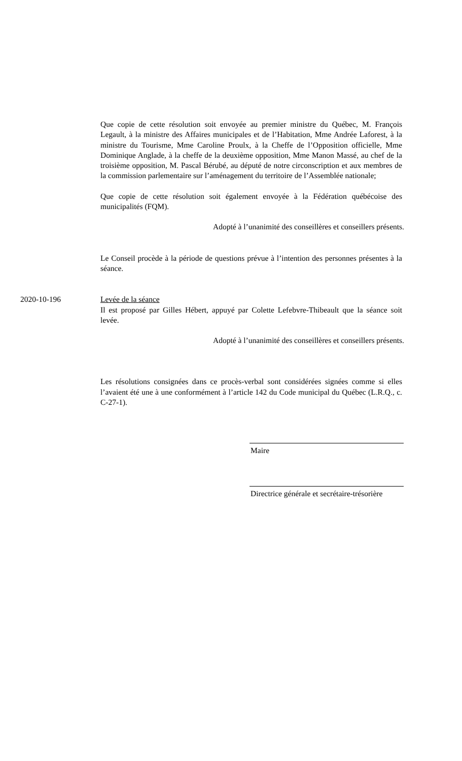Que copie de cette résolution soit envoyée au premier ministre du Québec, M. François Legault, à la ministre des Affaires municipales et de l’Habitation, Mme Andrée Laforest, à la ministre du Tourisme, Mme Caroline Proulx, à la Cheffe de l’Opposition officielle, Mme Dominique Anglade, à la cheffe de la deuxième opposition, Mme Manon Massé, au chef de la troisième opposition, M. Pascal Bérubé, au député de notre circonscription et aux membres de la commission parlementaire sur l’aménagement du territoire de l’Assemblée nationale;
Que copie de cette résolution soit également envoyée à la Fédération québécoise des municipalités (FQM).
Adopté à l’unanimité des conseillères et conseillers présents.
Le Conseil procède à la période de questions prévue à l’intention des personnes présentes à la séance.
2020-10-196 Levée de la séance
Il est proposé par Gilles Hébert, appuyé par Colette Lefebvre-Thibeault que la séance soit levée.
Adopté à l’unanimité des conseillères et conseillers présents.
Les résolutions consignées dans ce procès-verbal sont considérées signées comme si elles l’avaient été une à une conformément à l’article 142 du Code municipal du Québec (L.R.Q., c. C-27-1).
Maire
Directrice générale et secrétaire-trésorière